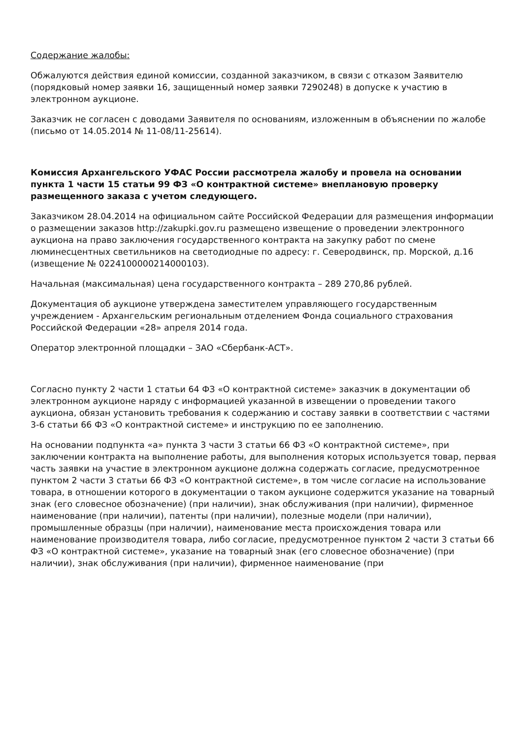Содержание жалобы:
Обжалуются действия единой комиссии, созданной заказчиком, в связи с отказом Заявителю (порядковый номер заявки 16, защищенный номер заявки 7290248) в допуске к участию в электронном аукционе.
Заказчик не согласен с доводами Заявителя по основаниям, изложенным в объяснении по жалобе (письмо от 14.05.2014 № 11-08/11-25614).
Комиссия Архангельского УФАС России рассмотрела жалобу и провела на основании пункта 1 части 15 статьи 99 ФЗ «О контрактной системе» внеплановую проверку размещенного заказа с учетом следующего.
Заказчиком 28.04.2014 на официальном сайте Российской Федерации для размещения информации о размещении заказов http://zakupki.gov.ru размещено извещение о проведении электронного аукциона на право заключения государственного контракта на закупку работ по смене люминесцентных светильников на светодиодные по адресу: г. Северодвинск, пр. Морской, д.16 (извещение № 0224100000214000103).
Начальная (максимальная) цена государственного контракта – 289 270,86 рублей.
Документация об аукционе утверждена заместителем управляющего государственным учреждением - Архангельским региональным отделением Фонда социального страхования Российской Федерации «28» апреля 2014 года.
Оператор электронной площадки – ЗАО «Сбербанк-АСТ».
Согласно пункту 2 части 1 статьи 64 ФЗ «О контрактной системе» заказчик в документации об электронном аукционе наряду с информацией указанной в извещении о проведении такого аукциона, обязан установить требования к содержанию и составу заявки в соответствии с частями 3-6 статьи 66 ФЗ «О контрактной системе» и инструкцию по ее заполнению.
На основании подпункта «а» пункта 3 части 3 статьи 66 ФЗ «О контрактной системе», при заключении контракта на выполнение работы, для выполнения которых используется товар, первая часть заявки на участие в электронном аукционе должна содержать согласие, предусмотренное пунктом 2 части 3 статьи 66 ФЗ «О контрактной системе», в том числе согласие на использование товара, в отношении которого в документации о таком аукционе содержится указание на товарный знак (его словесное обозначение) (при наличии), знак обслуживания (при наличии), фирменное наименование (при наличии), патенты (при наличии), полезные модели (при наличии), промышленные образцы (при наличии), наименование места происхождения товара или наименование производителя товара, либо согласие, предусмотренное пунктом 2 части 3 статьи 66 ФЗ «О контрактной системе», указание на товарный знак (его словесное обозначение) (при наличии), знак обслуживания (при наличии), фирменное наименование (при